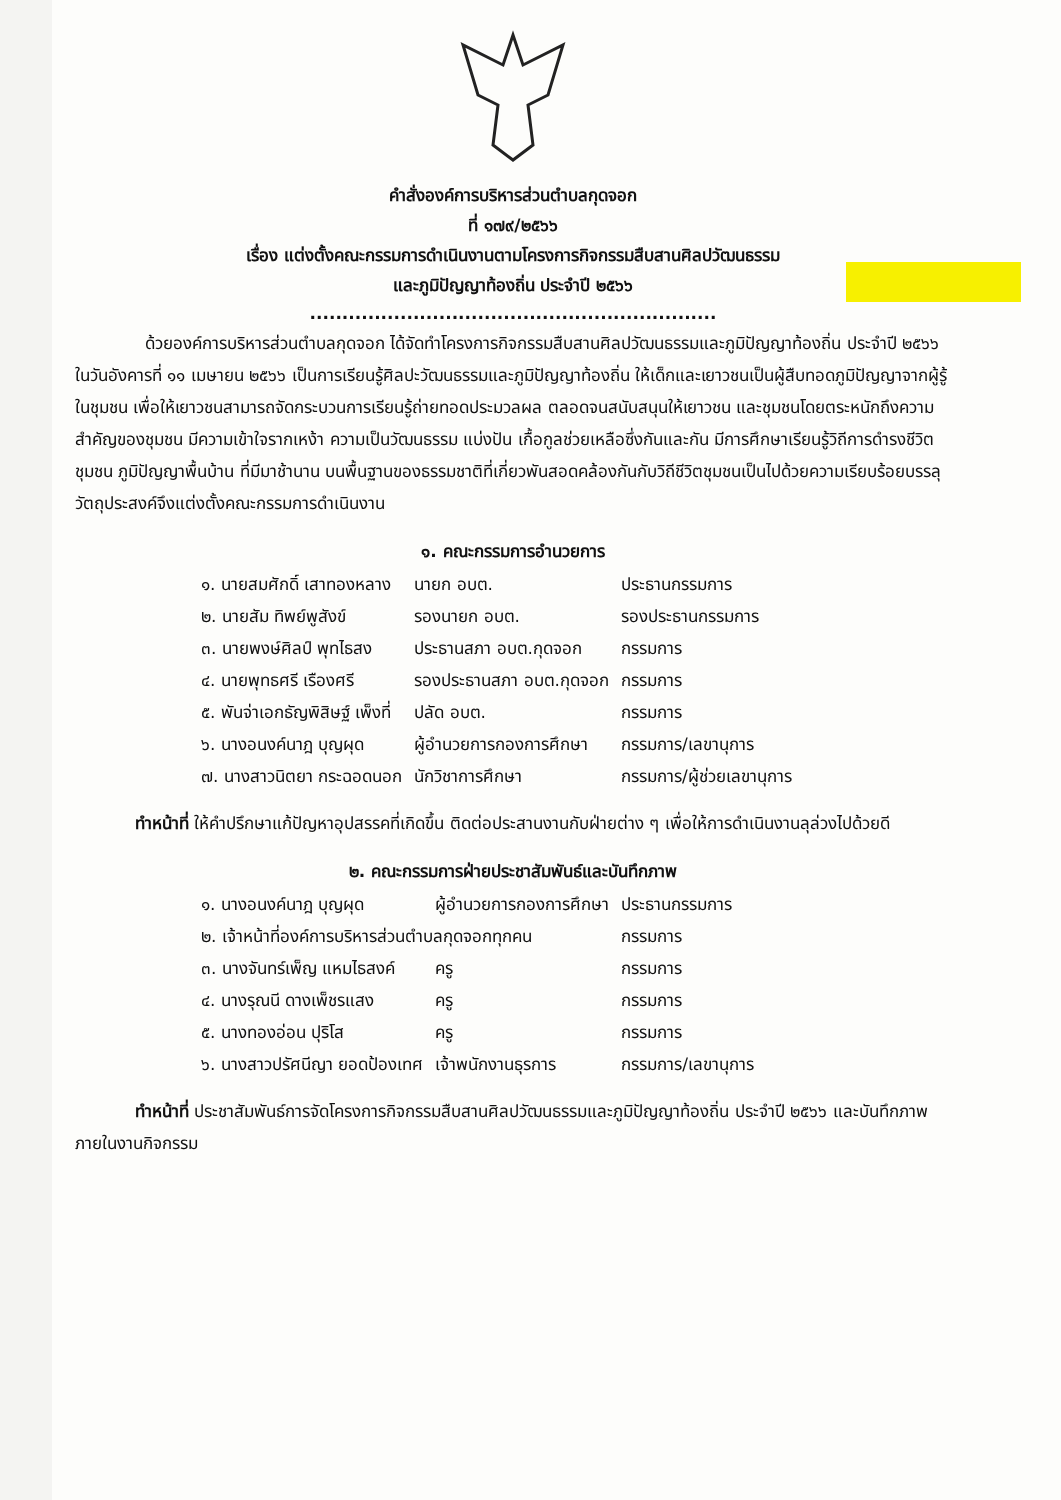คำสั่งองค์การบริหารส่วนตำบลกุดจอก
ที่ ๑๗๙/๒๕๖๖
เรื่อง แต่งตั้งคณะกรรมการดำเนินงานตามโครงการกิจกรรมสืบสานศิลปวัฒนธรรม
และภูมิปัญญาท้องถิ่น ประจำปี ๒๕๖๖
...............................................................
ด้วยองค์การบริหารส่วนตำบลกุดจอก ได้จัดทำโครงการกิจกรรมสืบสานศิลปวัฒนธรรมและภูมิปัญญาท้องถิ่น ประจำปี ๒๕๖๖ ในวันอังคารที่ ๑๑ เมษายน ๒๕๖๖ เป็นการเรียนรู้ศิลปะวัฒนธรรมและภูมิปัญญาท้องถิ่น ให้เด็กและเยาวชนเป็นผู้สืบทอดภูมิปัญญาจากผู้รู้ในชุมชน เพื่อให้เยาวชนสามารถจัดกระบวนการเรียนรู้ถ่ายทอดประมวลผล ตลอดจนสนับสนุนให้เยาวชน และชุมชนโดยตระหนักถึงความสำคัญของชุมชน มีความเข้าใจรากเหง้า ความเป็นวัฒนธรรม แบ่งปัน เกื้อกูลช่วยเหลือซึ่งกันและกัน มีการศึกษาเรียนรู้วิถีการดำรงชีวิต ชุมชน ภูมิปัญญาพื้นบ้าน ที่มีมาช้านาน บนพื้นฐานของธรรมชาติที่เกี่ยวพันสอดคล้องกันกับวิถีชีวิตชุมชนเป็นไปด้วยความเรียบร้อยบรรลุวัตถุประสงค์จึงแต่งตั้งคณะกรรมการดำเนินงาน
๑. คณะกรรมการอำนวยการ
| ๑. นายสมศักดิ์ เสาทองหลาง | นายก อบต. | ประธานกรรมการ |
| ๒. นายสัม ทิพย์พูสังข์ | รองนายก อบต. | รองประธานกรรมการ |
| ๓. นายพงษ์ศิลป์ พุทไธสง | ประธานสภา อบต.กุดจอก | กรรมการ |
| ๔. นายพุทธศรี เรืองศรี | รองประธานสภา อบต.กุดจอก | กรรมการ |
| ๕. พันจ่าเอกธัญพิสิษฐ์ เพ็งที่ | ปลัด อบต. | กรรมการ |
| ๖. นางอนงค์นาฎ บุญผุด | ผู้อำนวยการกองการศึกษา | กรรมการ/เลขานุการ |
| ๗. นางสาวนิตยา กระฉอดนอก | นักวิชาการศึกษา | กรรมการ/ผู้ช่วยเลขานุการ |
ทำหน้าที่ ให้คำปรึกษาแก้ปัญหาอุปสรรคที่เกิดขึ้น ติดต่อประสานงานกับฝ่ายต่าง ๆ เพื่อให้การดำเนินงานลุล่วงไปด้วยดี
๒. คณะกรรมการฝ่ายประชาสัมพันธ์และบันทึกภาพ
| ๑. นางอนงค์นาฎ บุญผุด | ผู้อำนวยการกองการศึกษา | ประธานกรรมการ |
| ๒. เจ้าหน้าที่องค์การบริหารส่วนตำบลกุดจอกทุกคน | | กรรมการ |
| ๓. นางจันทร์เพ็ญ แหมไธสงค์ | ครู | กรรมการ |
| ๔. นางรุณนี ดางเพ็ชรแสง | ครู | กรรมการ |
| ๕. นางทองอ่อน ปุริโส | ครู | กรรมการ |
| ๖. นางสาวปรัศนีญา ยอดป้องเทศ | เจ้าพนักงานธุรการ | กรรมการ/เลขานุการ |
ทำหน้าที่ ประชาสัมพันธ์การจัดโครงการกิจกรรมสืบสานศิลปวัฒนธรรมและภูมิปัญญาท้องถิ่น ประจำปี ๒๕๖๖ และบันทึกภาพภายในงานกิจกรรม